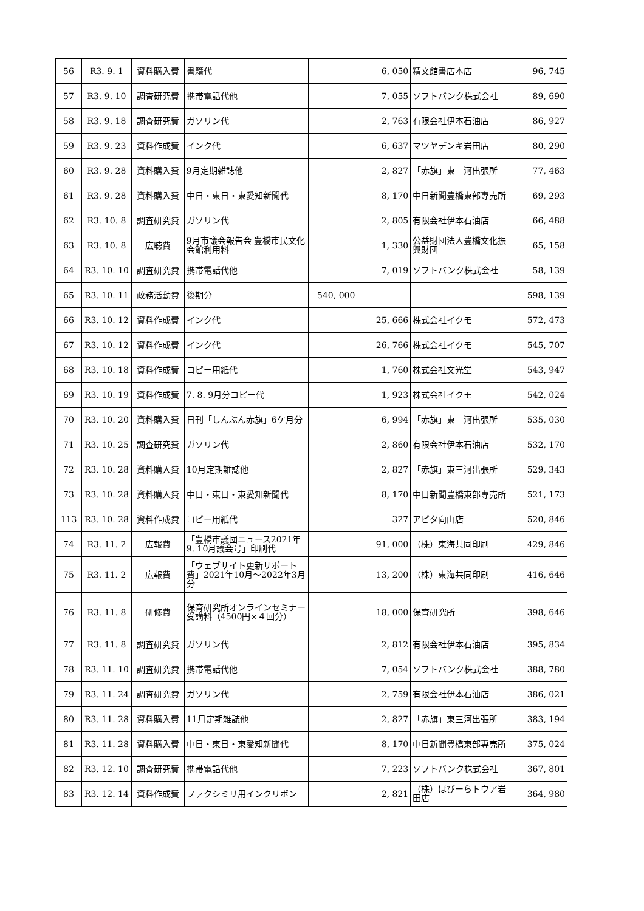| 56 | R3. 9. 1 | 資料購入費 | 書籍代 | | 6, 050 | 精文館書店本店 | 96, 745 |
| 57 | R3. 9. 10 | 調査研究費 | 携帯電話代他 | | 7, 055 | ソフトバンク株式会社 | 89, 690 |
| 58 | R3. 9. 18 | 調査研究費 | ガソリン代 | | 2, 763 | 有限会社伊本石油店 | 86, 927 |
| 59 | R3. 9. 23 | 資料作成費 | インク代 | | 6, 637 | マツヤデンキ岩田店 | 80, 290 |
| 60 | R3. 9. 28 | 資料購入費 | 9月定期雑誌他 | | 2, 827 | 「赤旗」東三河出張所 | 77, 463 |
| 61 | R3. 9. 28 | 資料購入費 | 中日・東日・東愛知新聞代 | | 8, 170 | 中日新聞豊橋東部専売所 | 69, 293 |
| 62 | R3. 10. 8 | 調査研究費 | ガソリン代 | | 2, 805 | 有限会社伊本石油店 | 66, 488 |
| 63 | R3. 10. 8 | 広聴費 | 9月市議会報告会 豊橋市民文化会館利用料 | | 1, 330 | 公益財団法人豊橋文化振興財団 | 65, 158 |
| 64 | R3. 10. 10 | 調査研究費 | 携帯電話代他 | | 7, 019 | ソフトバンク株式会社 | 58, 139 |
| 65 | R3. 10. 11 | 政務活動費 | 後期分 | 540, 000 | | | 598, 139 |
| 66 | R3. 10. 12 | 資料作成費 | インク代 | | 25, 666 | 株式会社イクモ | 572, 473 |
| 67 | R3. 10. 12 | 資料作成費 | インク代 | | 26, 766 | 株式会社イクモ | 545, 707 |
| 68 | R3. 10. 18 | 資料作成費 | コピー用紙代 | | 1, 760 | 株式会社文光堂 | 543, 947 |
| 69 | R3. 10. 19 | 資料作成費 | 7. 8. 9月分コピー代 | | 1, 923 | 株式会社イクモ | 542, 024 |
| 70 | R3. 10. 20 | 資料購入費 | 日刊「しんぶん赤旗」6ケ月分 | | 6, 994 | 「赤旗」東三河出張所 | 535, 030 |
| 71 | R3. 10. 25 | 調査研究費 | ガソリン代 | | 2, 860 | 有限会社伊本石油店 | 532, 170 |
| 72 | R3. 10. 28 | 資料購入費 | 10月定期雑誌他 | | 2, 827 | 「赤旗」東三河出張所 | 529, 343 |
| 73 | R3. 10. 28 | 資料購入費 | 中日・東日・東愛知新聞代 | | 8, 170 | 中日新聞豊橋東部専売所 | 521, 173 |
| 113 | R3. 10. 28 | 資料作成費 | コピー用紙代 | | 327 | アピタ向山店 | 520, 846 |
| 74 | R3. 11. 2 | 広報費 | 「豊橋市議団ニュース2021年9. 10月議会号」印刷代 | | 91, 000 | （株）東海共同印刷 | 429, 846 |
| 75 | R3. 11. 2 | 広報費 | 「ウェブサイト更新サポート費」2021年10月～2022年3月分 | | 13, 200 | （株）東海共同印刷 | 416, 646 |
| 76 | R3. 11. 8 | 研修費 | 保育研究所オンラインセミナー受講料（4500円×４回分） | | 18, 000 | 保育研究所 | 398, 646 |
| 77 | R3. 11. 8 | 調査研究費 | ガソリン代 | | 2, 812 | 有限会社伊本石油店 | 395, 834 |
| 78 | R3. 11. 10 | 調査研究費 | 携帯電話代他 | | 7, 054 | ソフトバンク株式会社 | 388, 780 |
| 79 | R3. 11. 24 | 調査研究費 | ガソリン代 | | 2, 759 | 有限会社伊本石油店 | 386, 021 |
| 80 | R3. 11. 28 | 資料購入費 | 11月定期雑誌他 | | 2, 827 | 「赤旗」東三河出張所 | 383, 194 |
| 81 | R3. 11. 28 | 資料購入費 | 中日・東日・東愛知新聞代 | | 8, 170 | 中日新聞豊橋東部専売所 | 375, 024 |
| 82 | R3. 12. 10 | 調査研究費 | 携帯電話代他 | | 7, 223 | ソフトバンク株式会社 | 367, 801 |
| 83 | R3. 12. 14 | 資料作成費 | ファクシミリ用インクリボン | | 2, 821 | （株）ほびーらトウア岩田店 | 364, 980 |